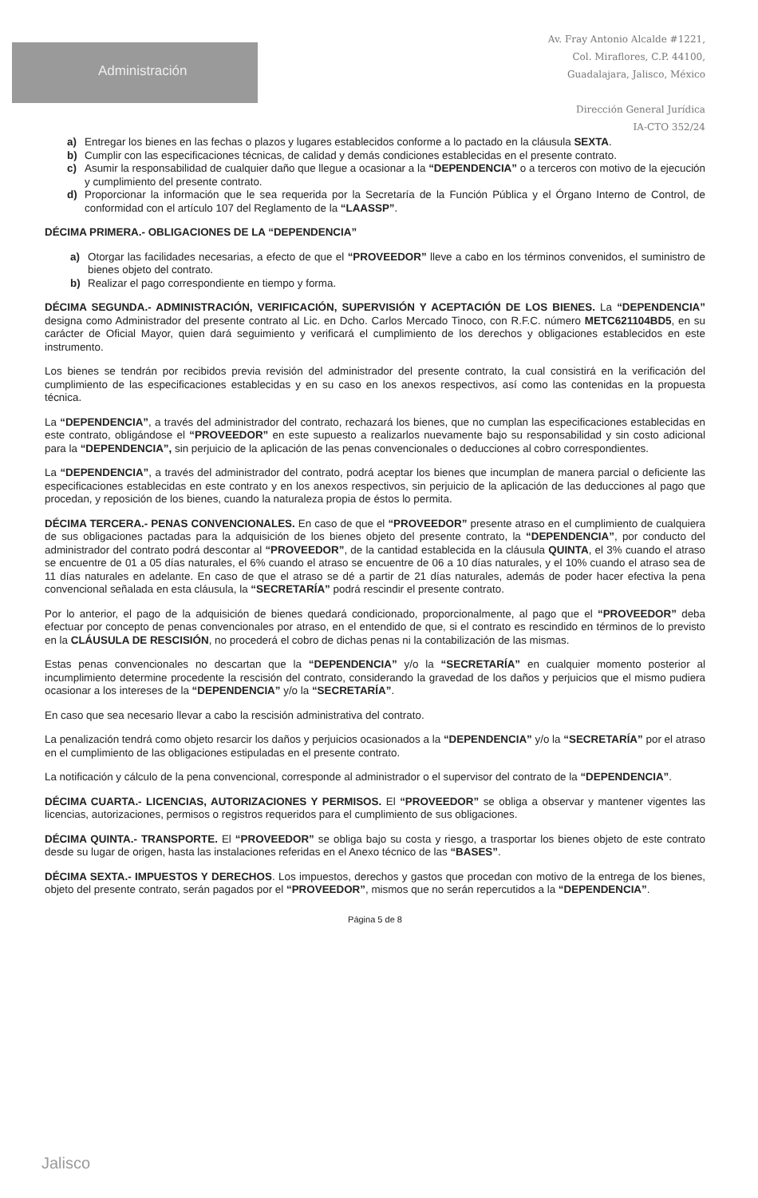Administración
Av. Fray Antonio Alcalde #1221,
Col. Miraflores, C.P. 44100,
Guadalajara, Jalisco, México
Dirección General Jurídica
IA-CTO 352/24
a) Entregar los bienes en las fechas o plazos y lugares establecidos conforme a lo pactado en la cláusula SEXTA.
b) Cumplir con las especificaciones técnicas, de calidad y demás condiciones establecidas en el presente contrato.
c) Asumir la responsabilidad de cualquier daño que llegue a ocasionar a la “DEPENDENCIA” o a terceros con motivo de la ejecución y cumplimiento del presente contrato.
d) Proporcionar la información que le sea requerida por la Secretaría de la Función Pública y el Órgano Interno de Control, de conformidad con el artículo 107 del Reglamento de la “LAASSP”.
DÉCIMA PRIMERA.- OBLIGACIONES DE LA “DEPENDENCIA”
a) Otorgar las facilidades necesarias, a efecto de que el “PROVEEDOR” lleve a cabo en los términos convenidos, el suministro de bienes objeto del contrato.
b) Realizar el pago correspondiente en tiempo y forma.
DÉCIMA SEGUNDA.- ADMINISTRACIÓN, VERIFICACIÓN, SUPERVISIÓN Y ACEPTACIÓN DE LOS BIENES. La “DEPENDENCIA” designa como Administrador del presente contrato al Lic. en Dcho. Carlos Mercado Tinoco, con R.F.C. número METC621104BD5, en su carácter de Oficial Mayor, quien dará seguimiento y verificará el cumplimiento de los derechos y obligaciones establecidos en este instrumento.
Los bienes se tendrán por recibidos previa revisión del administrador del presente contrato, la cual consistirá en la verificación del cumplimiento de las especificaciones establecidas y en su caso en los anexos respectivos, así como las contenidas en la propuesta técnica.
La “DEPENDENCIA”, a través del administrador del contrato, rechazará los bienes, que no cumplan las especificaciones establecidas en este contrato, obligándose el “PROVEEDOR” en este supuesto a realizarlos nuevamente bajo su responsabilidad y sin costo adicional para la “DEPENDENCIA”, sin perjuicio de la aplicación de las penas convencionales o deducciones al cobro correspondientes.
La “DEPENDENCIA”, a través del administrador del contrato, podrá aceptar los bienes que incumplan de manera parcial o deficiente las especificaciones establecidas en este contrato y en los anexos respectivos, sin perjuicio de la aplicación de las deducciones al pago que procedan, y reposición de los bienes, cuando la naturaleza propia de éstos lo permita.
DÉCIMA TERCERA.- PENAS CONVENCIONALES. En caso de que el “PROVEEDOR” presente atraso en el cumplimiento de cualquiera de sus obligaciones pactadas para la adquisición de los bienes objeto del presente contrato, la “DEPENDENCIA”, por conducto del administrador del contrato podrá descontar al “PROVEEDOR”, de la cantidad establecida en la cláusula QUINTA, el 3% cuando el atraso se encuentre de 01 a 05 días naturales, el 6% cuando el atraso se encuentre de 06 a 10 días naturales, y el 10% cuando el atraso sea de 11 días naturales en adelante. En caso de que el atraso se dé a partir de 21 días naturales, además de poder hacer efectiva la pena convencional señalada en esta cláusula, la “SECRETARÍA” podrá rescindir el presente contrato.
Por lo anterior, el pago de la adquisición de bienes quedará condicionado, proporcionalmente, al pago que el “PROVEEDOR” deba efectuar por concepto de penas convencionales por atraso, en el entendido de que, si el contrato es rescindido en términos de lo previsto en la CLÁUSULA DE RESCISIÓN, no procederá el cobro de dichas penas ni la contabilización de las mismas.
Estas penas convencionales no descartan que la “DEPENDENCIA” y/o la “SECRETARÍA” en cualquier momento posterior al incumplimiento determine procedente la rescisión del contrato, considerando la gravedad de los daños y perjuicios que el mismo pudiera ocasionar a los intereses de la “DEPENDENCIA” y/o la “SECRETARÍA”.
En caso que sea necesario llevar a cabo la rescisión administrativa del contrato.
La penalización tendrá como objeto resarcir los daños y perjuicios ocasionados a la “DEPENDENCIA” y/o la “SECRETARÍA” por el atraso en el cumplimiento de las obligaciones estipuladas en el presente contrato.
La notificación y cálculo de la pena convencional, corresponde al administrador o el supervisor del contrato de la “DEPENDENCIA”.
DÉCIMA CUARTA.- LICENCIAS, AUTORIZACIONES Y PERMISOS. El “PROVEEDOR” se obliga a observar y mantener vigentes las licencias, autorizaciones, permisos o registros requeridos para el cumplimiento de sus obligaciones.
DÉCIMA QUINTA.- TRANSPORTE. El “PROVEEDOR” se obliga bajo su costa y riesgo, a trasportar los bienes objeto de este contrato desde su lugar de origen, hasta las instalaciones referidas en el Anexo técnico de las “BASES”.
DÉCIMA SEXTA.- IMPUESTOS Y DERECHOS. Los impuestos, derechos y gastos que procedan con motivo de la entrega de los bienes, objeto del presente contrato, serán pagados por el “PROVEEDOR”, mismos que no serán repercutidos a la “DEPENDENCIA”.
Página 5 de 8
Jalisco